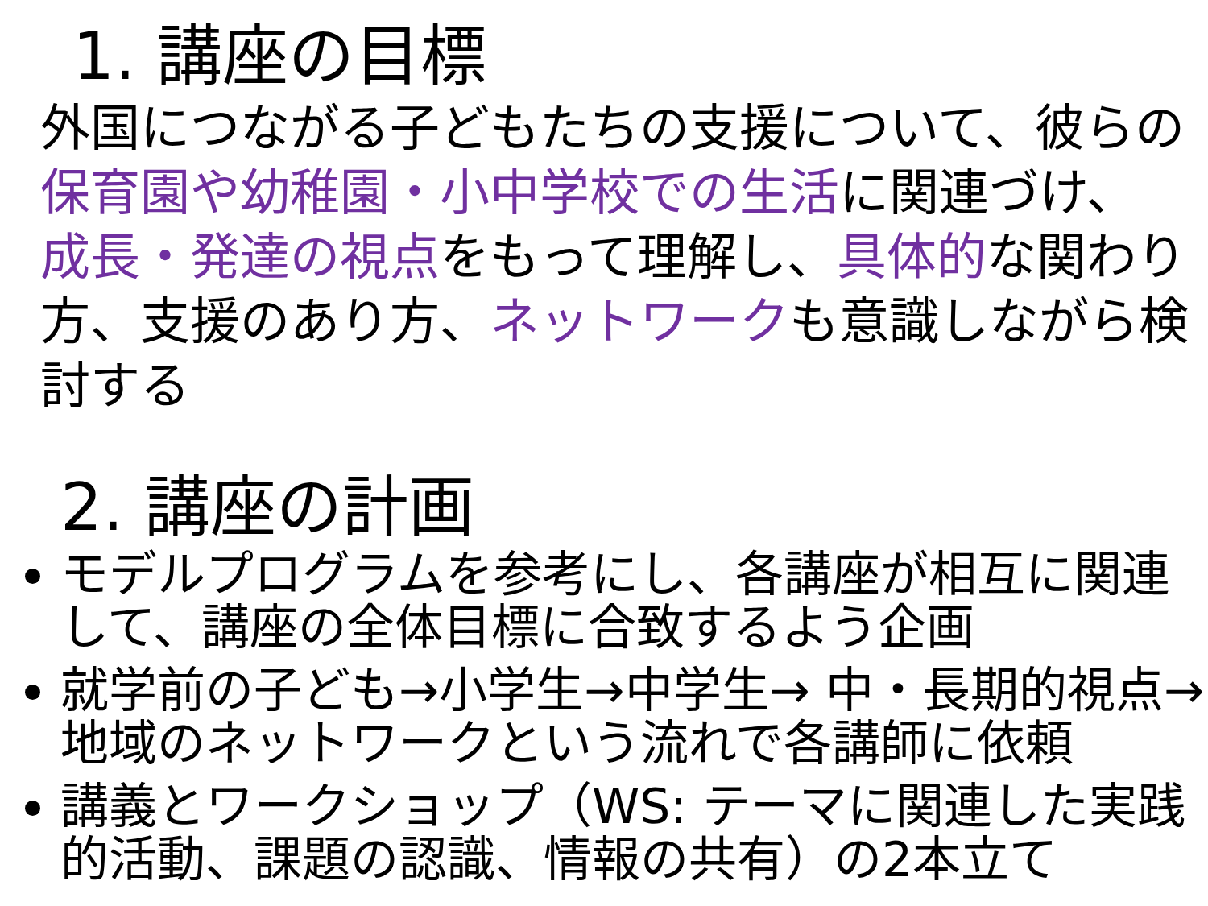1. 講座の目標
外国につながる子どもたちの支援について、彼らの 保育園や幼稚園・小中学校での生活に関連づけ、 成長・発達の視点をもって理解し、具体的な関わり方、支援のあり方、ネットワークも意識しながら検討する
2. 講座の計画
モデルプログラムを参考にし、各講座が相互に関連して、講座の全体目標に合致するよう企画
就学前の子ども→小学生→中学生→ 中・長期的視点→地域のネットワークという流れで各講師に依頼
講義とワークショップ（WS: テーマに関連した実践的活動、課題の認識、情報の共有）の2本立て